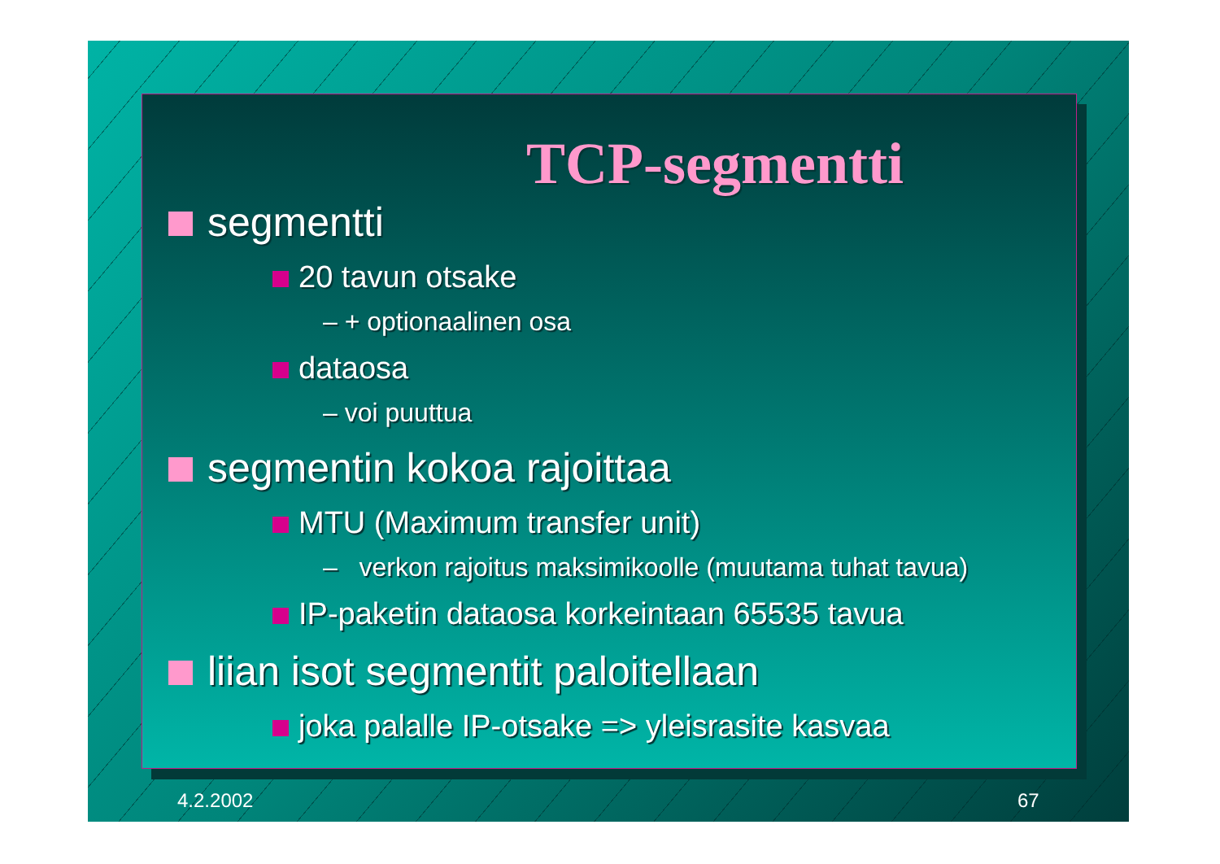TCP-segmentti
segmentti
20 tavun otsake
– + optionaalinen osa
dataosa
– voi puuttua
segmentin kokoa rajoittaa
MTU (Maximum transfer unit)
– verkon rajoitus maksimikoolle (muutama tuhat tavua)
IP-paketin dataosa korkeintaan 65535 tavua
liian isot segmentit paloitellaan
joka palalle IP-otsake => yleisrasite kasvaa
4.2.2002 67